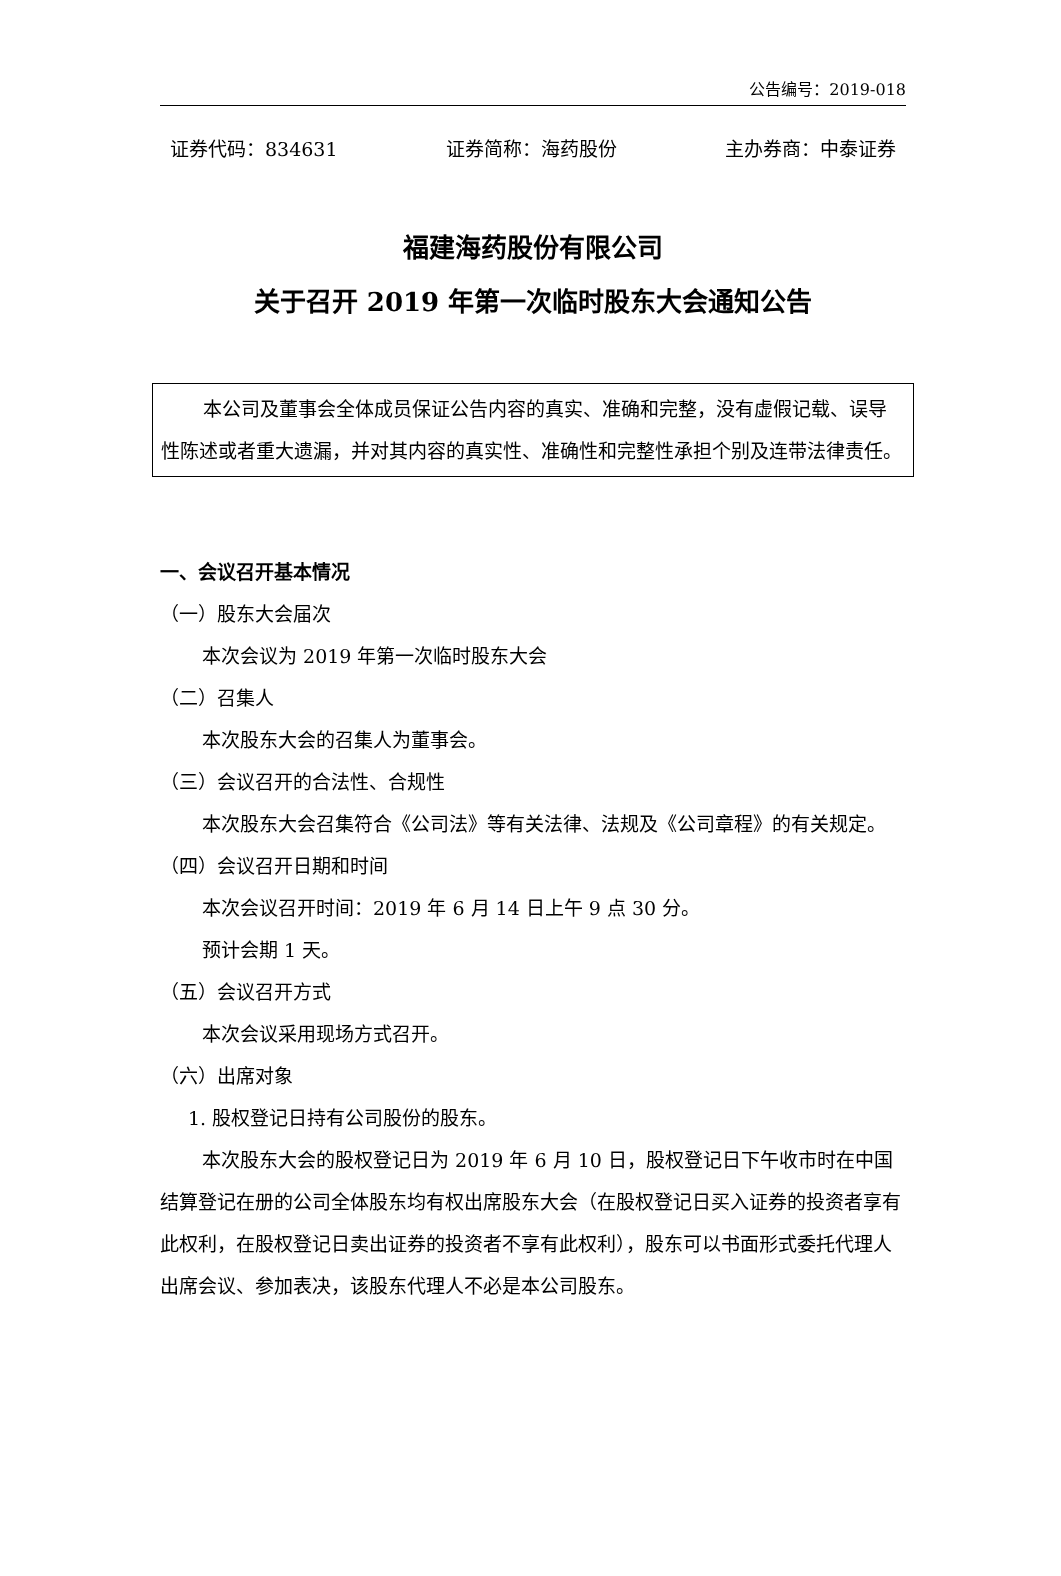公告编号：2019-018
证券代码：834631 证券简称：海药股份 主办券商：中泰证券
福建海药股份有限公司
关于召开 2019 年第一次临时股东大会通知公告
本公司及董事会全体成员保证公告内容的真实、准确和完整，没有虚假记载、误导性陈述或者重大遗漏，并对其内容的真实性、准确性和完整性承担个别及连带法律责任。
一、会议召开基本情况
（一）股东大会届次
本次会议为 2019 年第一次临时股东大会
（二）召集人
本次股东大会的召集人为董事会。
（三）会议召开的合法性、合规性
本次股东大会召集符合《公司法》等有关法律、法规及《公司章程》的有关规定。
（四）会议召开日期和时间
本次会议召开时间：2019 年 6 月 14 日上午 9 点 30 分。
预计会期 1 天。
（五）会议召开方式
本次会议采用现场方式召开。
（六）出席对象
1. 股权登记日持有公司股份的股东。
本次股东大会的股权登记日为 2019 年 6 月 10 日，股权登记日下午收市时在中国结算登记在册的公司全体股东均有权出席股东大会（在股权登记日买入证券的投资者享有此权利，在股权登记日卖出证券的投资者不享有此权利），股东可以书面形式委托代理人出席会议、参加表决，该股东代理人不必是本公司股东。